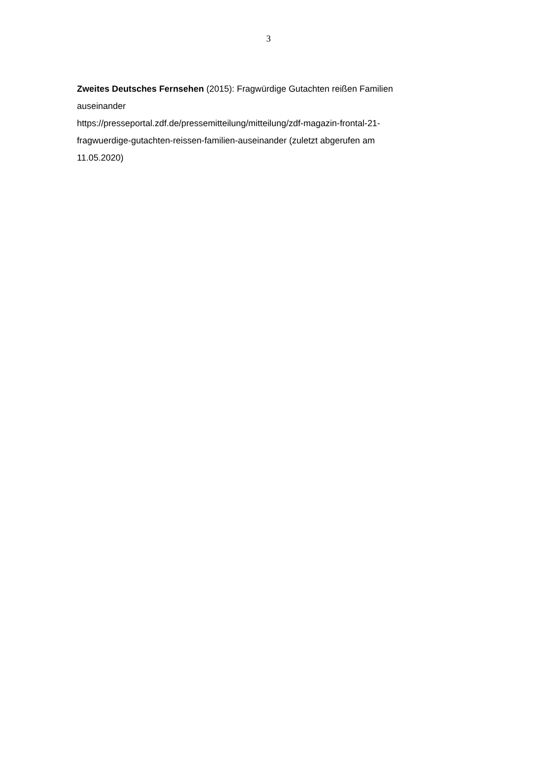3
Zweites Deutsches Fernsehen (2015): Fragwürdige Gutachten reißen Familien auseinander
https://presseportal.zdf.de/pressemitteilung/mitteilung/zdf-magazin-frontal-21-
fragwuerdige-gutachten-reissen-familien-auseinander (zuletzt abgerufen am
11.05.2020)